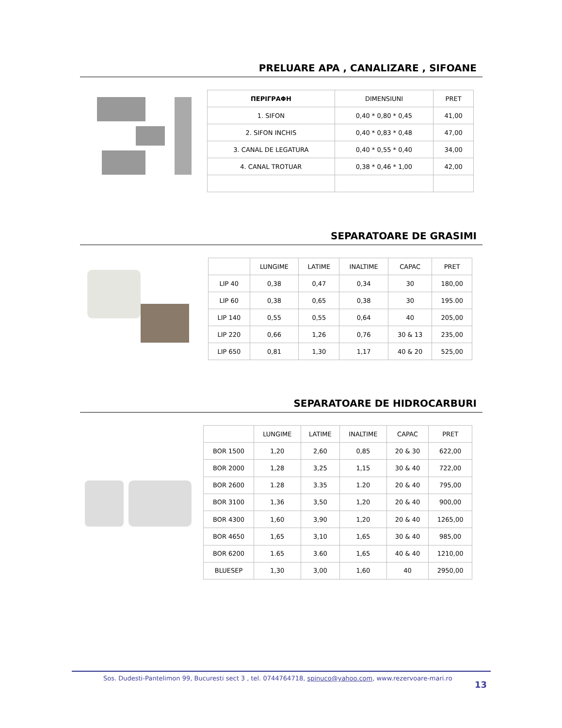PRELUARE APA , CANALIZARE , SIFOANE
| ΠΕΡΙΓΡΑΦΗ | DIMENSIUNI | PRET |
| --- | --- | --- |
| 1. SIFON | 0,40 * 0,80 * 0,45 | 41,00 |
| 2. SIFON INCHIS | 0,40 * 0,83 * 0,48 | 47,00 |
| 3. CANAL DE LEGATURA | 0,40 * 0,55 * 0,40 | 34,00 |
| 4. CANAL TROTUAR | 0,38 * 0,46 * 1,00 | 42,00 |
SEPARATOARE DE GRASIMI
| | LUNGIME | LATIME | INALTIME | CAPAC | PRET |
| --- | --- | --- | --- | --- | --- |
| LIP 40 | 0,38 | 0,47 | 0,34 | 30 | 180,00 |
| LIP 60 | 0,38 | 0,65 | 0,38 | 30 | 195.00 |
| LIP 140 | 0,55 | 0,55 | 0,64 | 40 | 205,00 |
| LIP 220 | 0,66 | 1,26 | 0,76 | 30 & 13 | 235,00 |
| LIP 650 | 0,81 | 1,30 | 1,17 | 40 & 20 | 525,00 |
SEPARATOARE DE HIDROCARBURI
| | LUNGIME | LATIME | INALTIME | CAPAC | PRET |
| --- | --- | --- | --- | --- | --- |
| BOR 1500 | 1,20 | 2,60 | 0,85 | 20 & 30 | 622,00 |
| BOR 2000 | 1,28 | 3,25 | 1,15 | 30 & 40 | 722,00 |
| BOR 2600 | 1.28 | 3.35 | 1.20 | 20 & 40 | 795,00 |
| BOR 3100 | 1,36 | 3,50 | 1,20 | 20 & 40 | 900,00 |
| BOR 4300 | 1,60 | 3,90 | 1,20 | 20 & 40 | 1265,00 |
| BOR 4650 | 1,65 | 3,10 | 1,65 | 30 & 40 | 985,00 |
| BOR 6200 | 1.65 | 3.60 | 1,65 | 40 & 40 | 1210,00 |
| BLUESEP | 1,30 | 3,00 | 1,60 | 40 | 2950,00 |
Sos. Dudesti-Pantelimon 99, Bucuresti sect 3 , tel. 0744764718, spinuco@yahoo.com, www.rezervoare-mari.ro 13